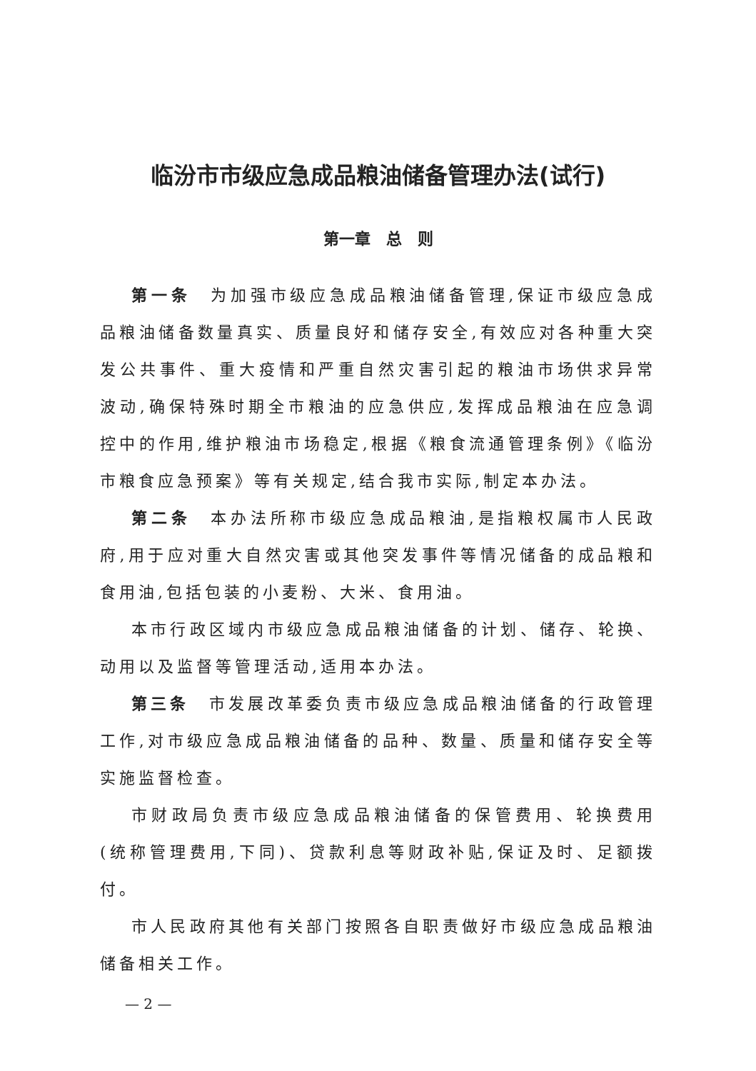临汾市市级应急成品粮油储备管理办法(试行)
第一章　总　则
第一条　为加强市级应急成品粮油储备管理,保证市级应急成品粮油储备数量真实、质量良好和储存安全,有效应对各种重大突发公共事件、重大疫情和严重自然灾害引起的粮油市场供求异常波动,确保特殊时期全市粮油的应急供应,发挥成品粮油在应急调控中的作用,维护粮油市场稳定,根据《粮食流通管理条例》《临汾市粮食应急预案》等有关规定,结合我市实际,制定本办法。
第二条　本办法所称市级应急成品粮油,是指粮权属市人民政府,用于应对重大自然灾害或其他突发事件等情况储备的成品粮和食用油,包括包装的小麦粉、大米、食用油。
本市行政区域内市级应急成品粮油储备的计划、储存、轮换、动用以及监督等管理活动,适用本办法。
第三条　市发展改革委负责市级应急成品粮油储备的行政管理工作,对市级应急成品粮油储备的品种、数量、质量和储存安全等实施监督检查。
市财政局负责市级应急成品粮油储备的保管费用、轮换费用(统称管理费用,下同)、贷款利息等财政补贴,保证及时、足额拨付。
市人民政府其他有关部门按照各自职责做好市级应急成品粮油储备相关工作。
— 2 —